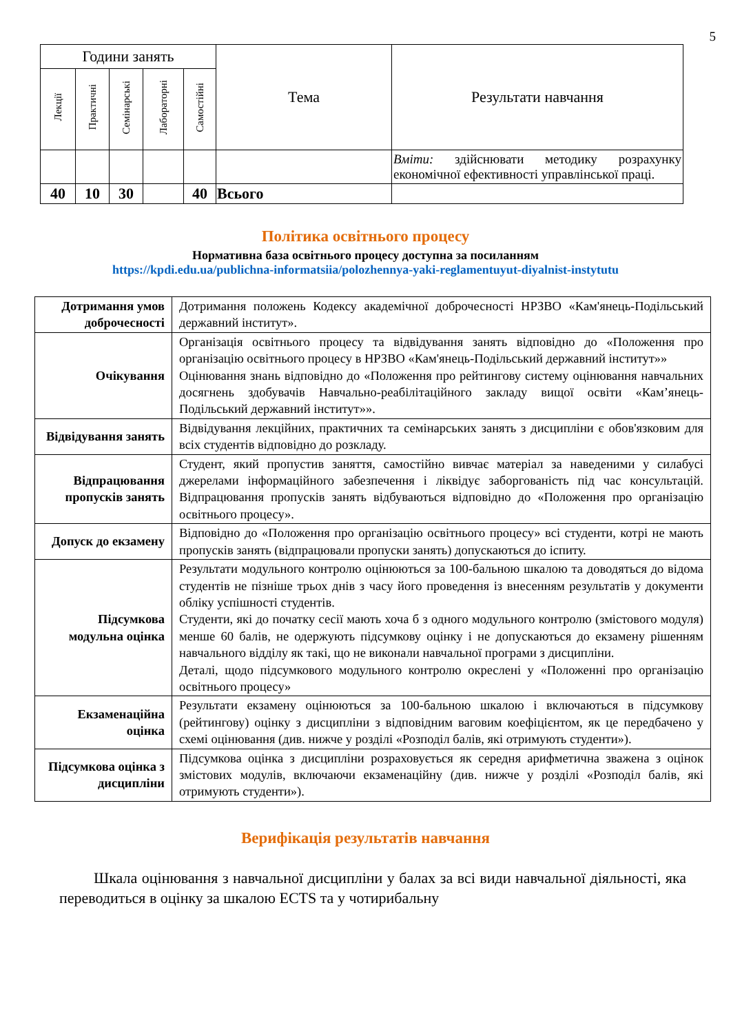5
| Години занять | | | | | Тема | Результати навчання |
| --- | --- | --- | --- | --- | --- | --- |
| Лекції | Практичні | Семінарські | Лабораторні | Самостійні | | |
| | | | | | | Вміти: здійснювати методику розрахунку економічної ефективності управлінської праці. |
| 40 | 10 | 30 | | 40 | Всього | |
Політика освітнього процесу
Нормативна база освітнього процесу доступна за посиланням
https://kpdi.edu.ua/publichna-informatsiia/polozhennya-yaki-reglamentuyut-diyalnist-instytutu
| Дотримання умов доброчесності | Дотримання положень Кодексу академічної доброчесності НРЗВО «Кам'янець-Подільський державний інститут». |
| Очікування | Організація освітнього процесу та відвідування занять відповідно до «Положення про організацію освітнього процесу в НРЗВО «Кам'янець-Подільський державний інститут»» Оцінювання знань відповідно до «Положення про рейтингову систему оцінювання навчальних досягнень здобувачів Навчально-реабілітаційного закладу вищої освіти «Кам’янець-Подільський державний інститут»». |
| Відвідування занять | Відвідування лекційних, практичних та семінарських занять з дисципліни є обов'язковим для всіх студентів відповідно до розкладу. |
| Відпрацювання пропусків занять | Студент, який пропустив заняття, самостійно вивчає матеріал за наведеними у силабусі джерелами інформаційного забезпечення і ліквідує заборгованість під час консультацій. Відпрацювання пропусків занять відбуваються відповідно до «Положення про організацію освітнього процесу». |
| Допуск до екзамену | Відповідно до «Положення про організацію освітнього процесу» всі студенти, котрі не мають пропусків занять (відпрацювали пропуски занять) допускаються до іспиту. |
| Підсумкова модульна оцінка | Результати модульного контролю оцінюються за 100-бальною шкалою та доводяться до відома студентів не пізніше трьох днів з часу його проведення із внесенням результатів у документи обліку успішності студентів. Студенти, які до початку сесії мають хоча б з одного модульного контролю (змістового модуля) менше 60 балів, не одержують підсумкову оцінку і не допускаються до екзамену рішенням навчального відділу як такі, що не виконали навчальної програми з дисципліни. Деталі, щодо підсумкового модульного контролю окреслені у «Положенні про організацію освітнього процесу» |
| Екзаменаційна оцінка | Результати екзамену оцінюються за 100-бальною шкалою і включаються в підсумкову (рейтингову) оцінку з дисципліни з відповідним ваговим коефіцієнтом, як це передбачено у схемі оцінювання (див. нижче у розділі «Розподіл балів, які отримують студенти»). |
| Підсумкова оцінка з дисципліни | Підсумкова оцінка з дисципліни розраховується як середня арифметична зважена з оцінок змістових модулів, включаючи екзаменаційну (див. нижче у розділі «Розподіл балів, які отримують студенти»). |
Верифікація результатів навчання
Шкала оцінювання з навчальної дисципліни у балах за всі види навчальної діяльності, яка переводиться в оцінку за шкалою ECTS та у чотирибальну